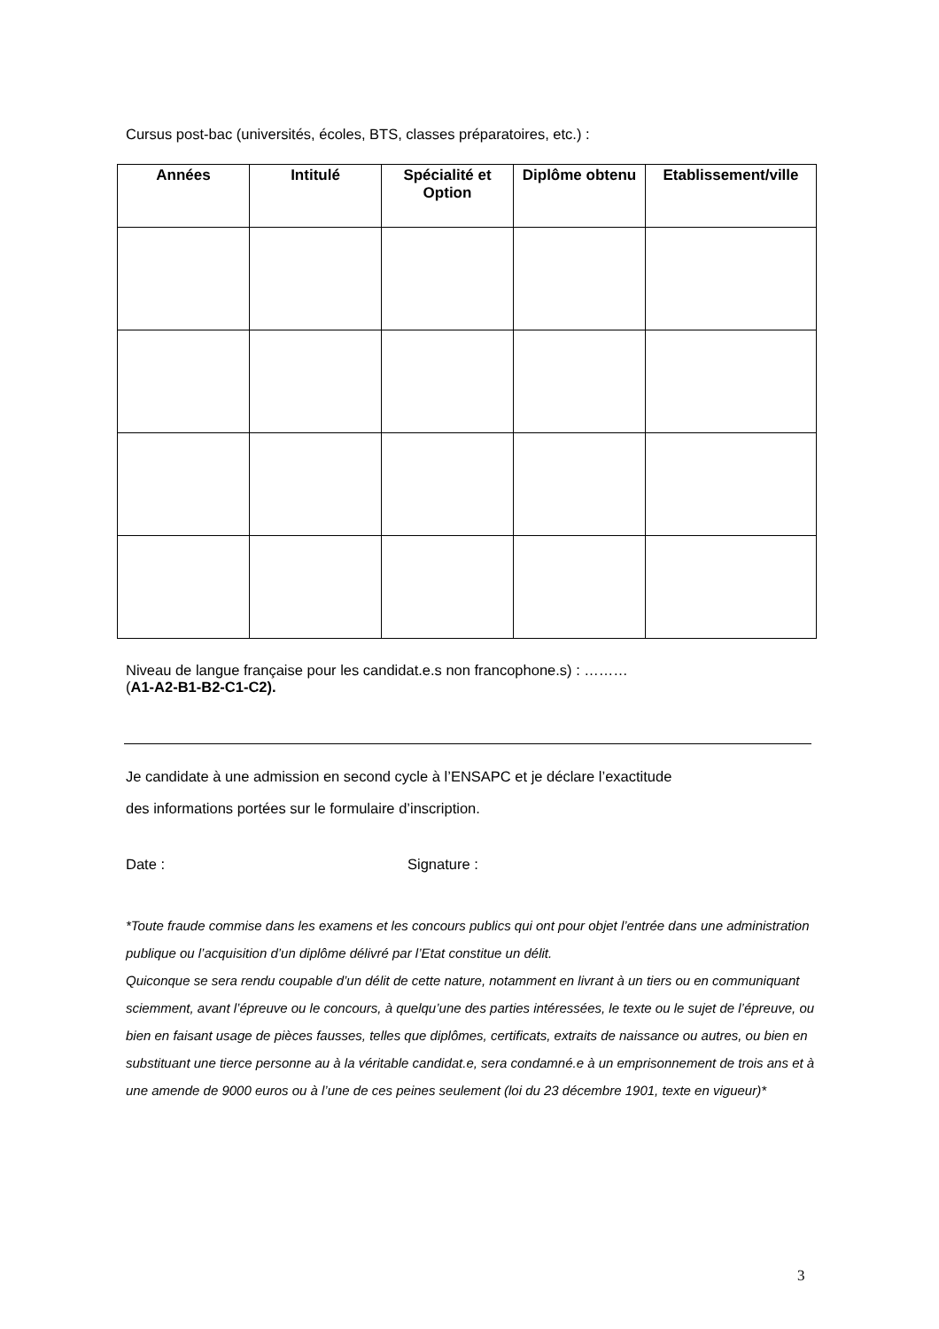Cursus post-bac (universités, écoles, BTS, classes préparatoires, etc.) :
| Années | Intitulé | Spécialité et Option | Diplôme obtenu | Etablissement/ville |
| --- | --- | --- | --- | --- |
Niveau de langue française pour les candidat.e.s non francophone.s) : ………
(A1-A2-B1-B2-C1-C2).
Je candidate à une admission en second cycle à l’ENSAPC et je déclare l’exactitude
des informations portées sur le formulaire d’inscription.
Date : Signature :
*Toute fraude commise dans les examens et les concours publics qui ont pour objet l’entrée dans une administration publique ou l’acquisition d’un diplôme délivré par l’Etat constitue un délit.
Quiconque se sera rendu coupable d’un délit de cette nature, notamment en livrant à un tiers ou en communiquant sciemment, avant l’épreuve ou le concours, à quelqu’une des parties intéressées, le texte ou le sujet de l’épreuve, ou bien en faisant usage de pièces fausses, telles que diplômes, certificats, extraits de naissance ou autres, ou bien en substituant une tierce personne au à la véritable candidat.e, sera condamné.e à un emprisonnement de trois ans et à une amende de 9000 euros ou à l’une de ces peines seulement (loi du 23 décembre 1901, texte en vigueur)*
3